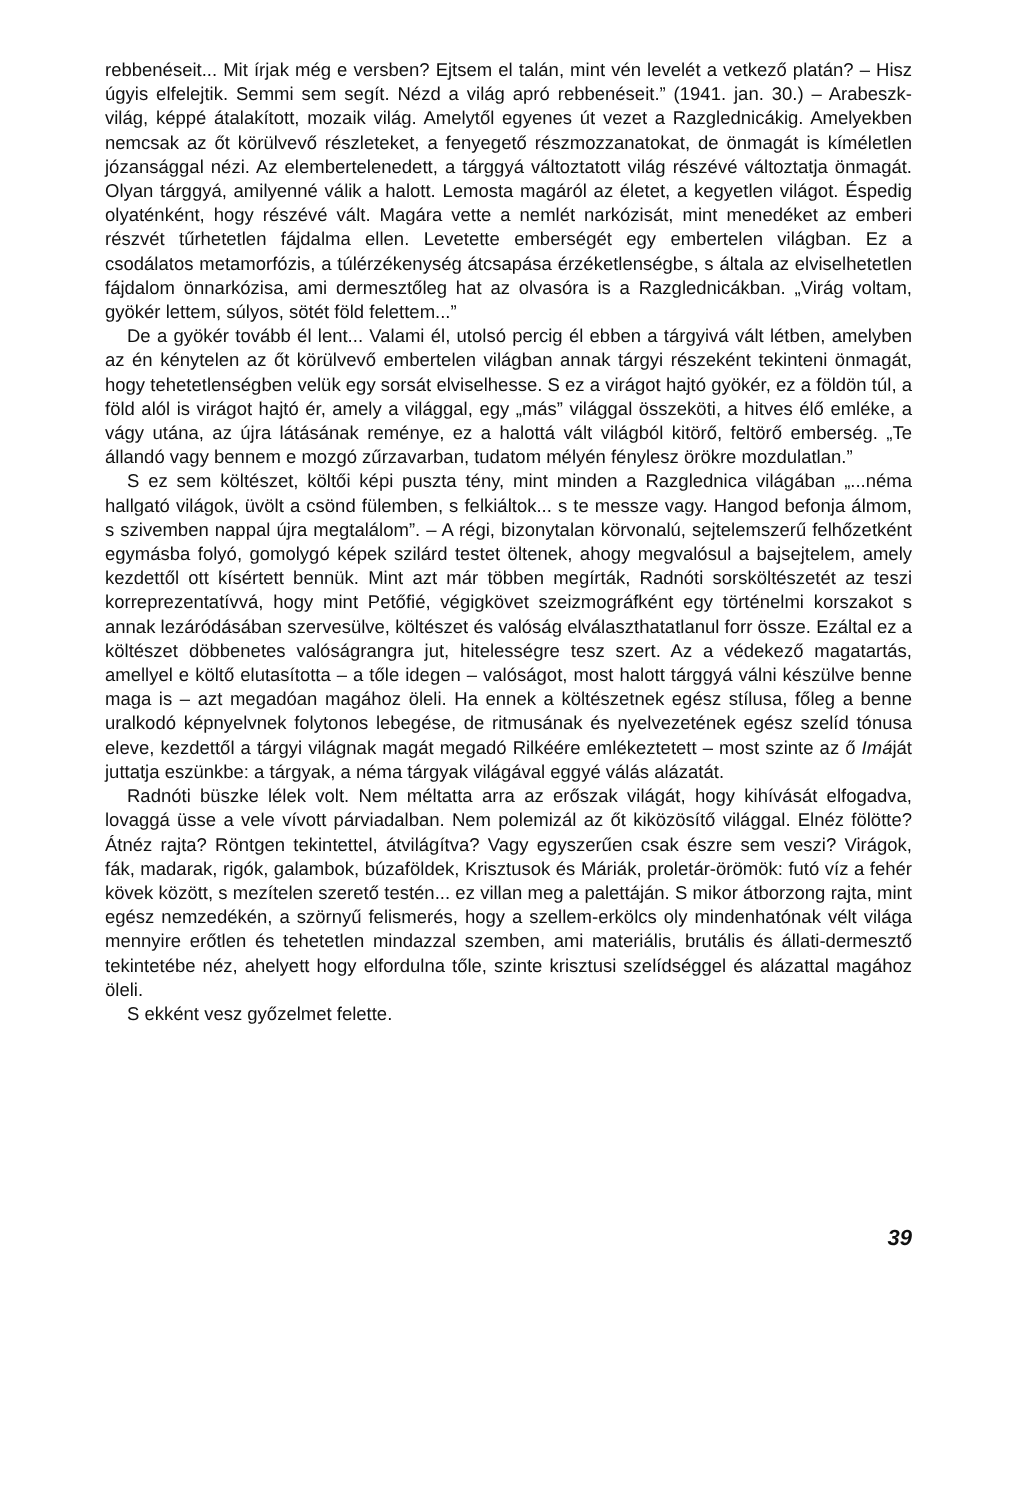rebbenéseit... Mit írjak még e versben? Ejtsem el talán, mint vén levelét a vetkező platán? – Hisz úgyis elfelejtik. Semmi sem segít. Nézd a világ apró rebbenéseit.” (1941. jan. 30.) – Arabeszk-világ, képpé átalakított, mozaik világ. Amelytől egyenes út vezet a Razglednicákig. Amelyekben nemcsak az őt körülvevő részleteket, a fenyegető részmozzanatokat, de önmagát is kíméletlen józansággal nézi. Az elembertelenedett, a tárggyá változtatott világ részévé változtatja önmagát. Olyan tárggyá, amilyenné válik a halott. Lemosta magáról az életet, a kegyetlen világot. Éspedig olyaténként, hogy részévé vált. Magára vette a nemlét narkózisát, mint menedéket az emberi részvét tűrhetetlen fájdalma ellen. Levetette emberségét egy embertelen világban. Ez a csodálatos metamorfózis, a túlérzékenység átcsapása érzéketlenségbe, s általa az elviselhetetlen fájdalom önnarkózisa, ami dermesztőleg hat az olvasóra is a Razglednicákban. „Virág voltam, gyökér lettem, súlyos, sötét föld felettem...”
De a gyökér tovább él lent... Valami él, utolsó percig él ebben a tárgyivá vált létben, amelyben az én kénytelen az őt körülvevő embertelen világban annak tárgyi részeként tekinteni önmagát, hogy tehetetlenségben velük egy sorsát elviselhesse. S ez a virágot hajtó gyökér, ez a földön túl, a föld alól is virágot hajtó ér, amely a világgal, egy „más” világgal összeköti, a hitves élő emléke, a vágy utána, az újra látásának reménye, ez a halottá vált világból kitörő, feltörő emberség. „Te állandó vagy bennem e mozgó zűrzavarban, tudatom mélyén fénylesz örökre mozdulatlan.”
S ez sem költészet, költői képi puszta tény, mint minden a Razglednica világában „...néma hallgató világok, üvölt a csönd fülemben, s felkiáltok... s te messze vagy. Hangod befonja álmom, s szivemben nappal újra megtalálom”. – A régi, bizonytalan körvonalú, sejtelemszerű felhőzetként egymásba folyó, gomolygó képek szilárd testet öltenek, ahogy megvalósul a bajsejtelem, amely kezdettől ott kísértett bennük. Mint azt már többen megírták, Radnóti sorsköltészetét az teszi korreprezentatívvá, hogy mint Petőfié, végigkövet szeizmográfként egy történelmi korszakot s annak lezáródásában szervesülve, költészet és valóság elválaszthatatlanul forr össze. Ezáltal ez a költészet döbbenetes valóságrangra jut, hitelességre tesz szert. Az a védekező magatartás, amellyel e költő elutasította – a tőle idegen – valóságot, most halott tárggyá válni készülve benne maga is – azt megadóan magához öleli. Ha ennek a költészetnek egész stílusa, főleg a benne uralkodó képnyelvnek folytonos lebegése, de ritmusának és nyelvezetének egész szelíd tónusa eleve, kezdettől a tárgyi világnak magát megadó Rilkéére emlékeztetett – most szinte az ő Imáját juttatja eszünkbe: a tárgyak, a néma tárgyak világával eggyé válás alázatát.
Radnóti büszke lélek volt. Nem méltatta arra az erőszak világát, hogy kihívását elfogadva, lovaggá üsse a vele vívott párviadalban. Nem polemizál az őt kiközösítő világgal. Elnéz fölötte? Átnéz rajta? Röntgen tekintettel, átvilágítva? Vagy egyszerűen csak észre sem veszi? Virágok, fák, madarak, rigók, galambok, búzaföldek, Krisztusok és Máriák, proletár-örömök: futó víz a fehér kövek között, s mezítelen szerető testén... ez villan meg a palettáján. S mikor átborzong rajta, mint egész nemzedékén, a szörnyű felismerés, hogy a szellem-erkölcs oly mindenhatónak vélt világa mennyire erőtlen és tehetetlen mindazzal szemben, ami materiális, brutális és állati-dermesztő tekintetébe néz, ahelyett hogy elfordulna tőle, szinte krisztusi szelídséggel és alázattal magához öleli.
S ekként vesz győzelmet felette.
39